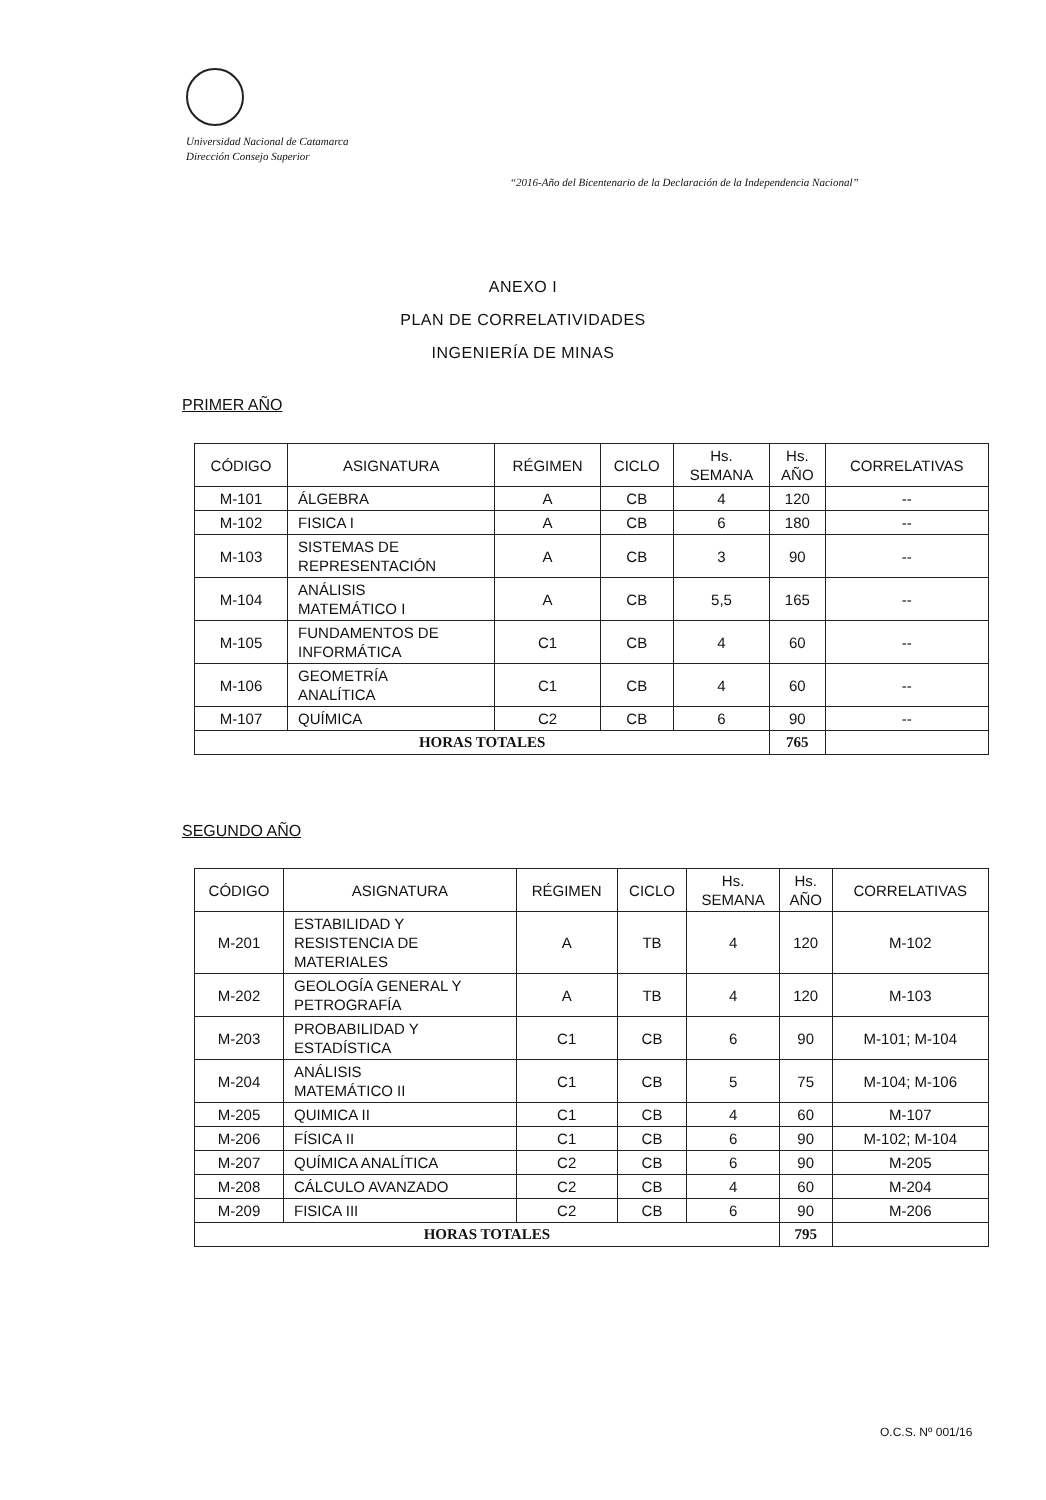Universidad Nacional de Catamarca
Dirección Consejo Superior
“2016-Año del Bicentenario de la Declaración de la Independencia Nacional”
ANEXO I
PLAN DE CORRELATIVIDADES
INGENIERÍA DE MINAS
PRIMER AÑO
| CÓDIGO | ASIGNATURA | RÉGIMEN | CICLO | Hs. SEMANA | Hs. AÑO | CORRELATIVAS |
| --- | --- | --- | --- | --- | --- | --- |
| M-101 | ÁLGEBRA | A | CB | 4 | 120 | -- |
| M-102 | FISICA I | A | CB | 6 | 180 | -- |
| M-103 | SISTEMAS DE REPRESENTACIÓN | A | CB | 3 | 90 | -- |
| M-104 | ANÁLISIS MATEMÁTICO I | A | CB | 5,5 | 165 | -- |
| M-105 | FUNDAMENTOS DE INFORMÁTICA | C1 | CB | 4 | 60 | -- |
| M-106 | GEOMETRÍA ANALÍTICA | C1 | CB | 4 | 60 | -- |
| M-107 | QUÍMICA | C2 | CB | 6 | 90 | -- |
| HORAS TOTALES | | | | | 765 | |
SEGUNDO AÑO
| CÓDIGO | ASIGNATURA | RÉGIMEN | CICLO | Hs. SEMANA | Hs. AÑO | CORRELATIVAS |
| --- | --- | --- | --- | --- | --- | --- |
| M-201 | ESTABILIDAD Y RESISTENCIA DE MATERIALES | A | TB | 4 | 120 | M-102 |
| M-202 | GEOLOGÍA GENERAL Y PETROGRAFÍA | A | TB | 4 | 120 | M-103 |
| M-203 | PROBABILIDAD Y ESTADÍSTICA | C1 | CB | 6 | 90 | M-101; M-104 |
| M-204 | ANÁLISIS MATEMÁTICO II | C1 | CB | 5 | 75 | M-104; M-106 |
| M-205 | QUIMICA II | C1 | CB | 4 | 60 | M-107 |
| M-206 | FÍSICA II | C1 | CB | 6 | 90 | M-102; M-104 |
| M-207 | QUÍMICA ANALÍTICA | C2 | CB | 6 | 90 | M-205 |
| M-208 | CÁLCULO AVANZADO | C2 | CB | 4 | 60 | M-204 |
| M-209 | FISICA III | C2 | CB | 6 | 90 | M-206 |
| HORAS TOTALES | | | | | 795 | |
O.C.S. Nº 001/16